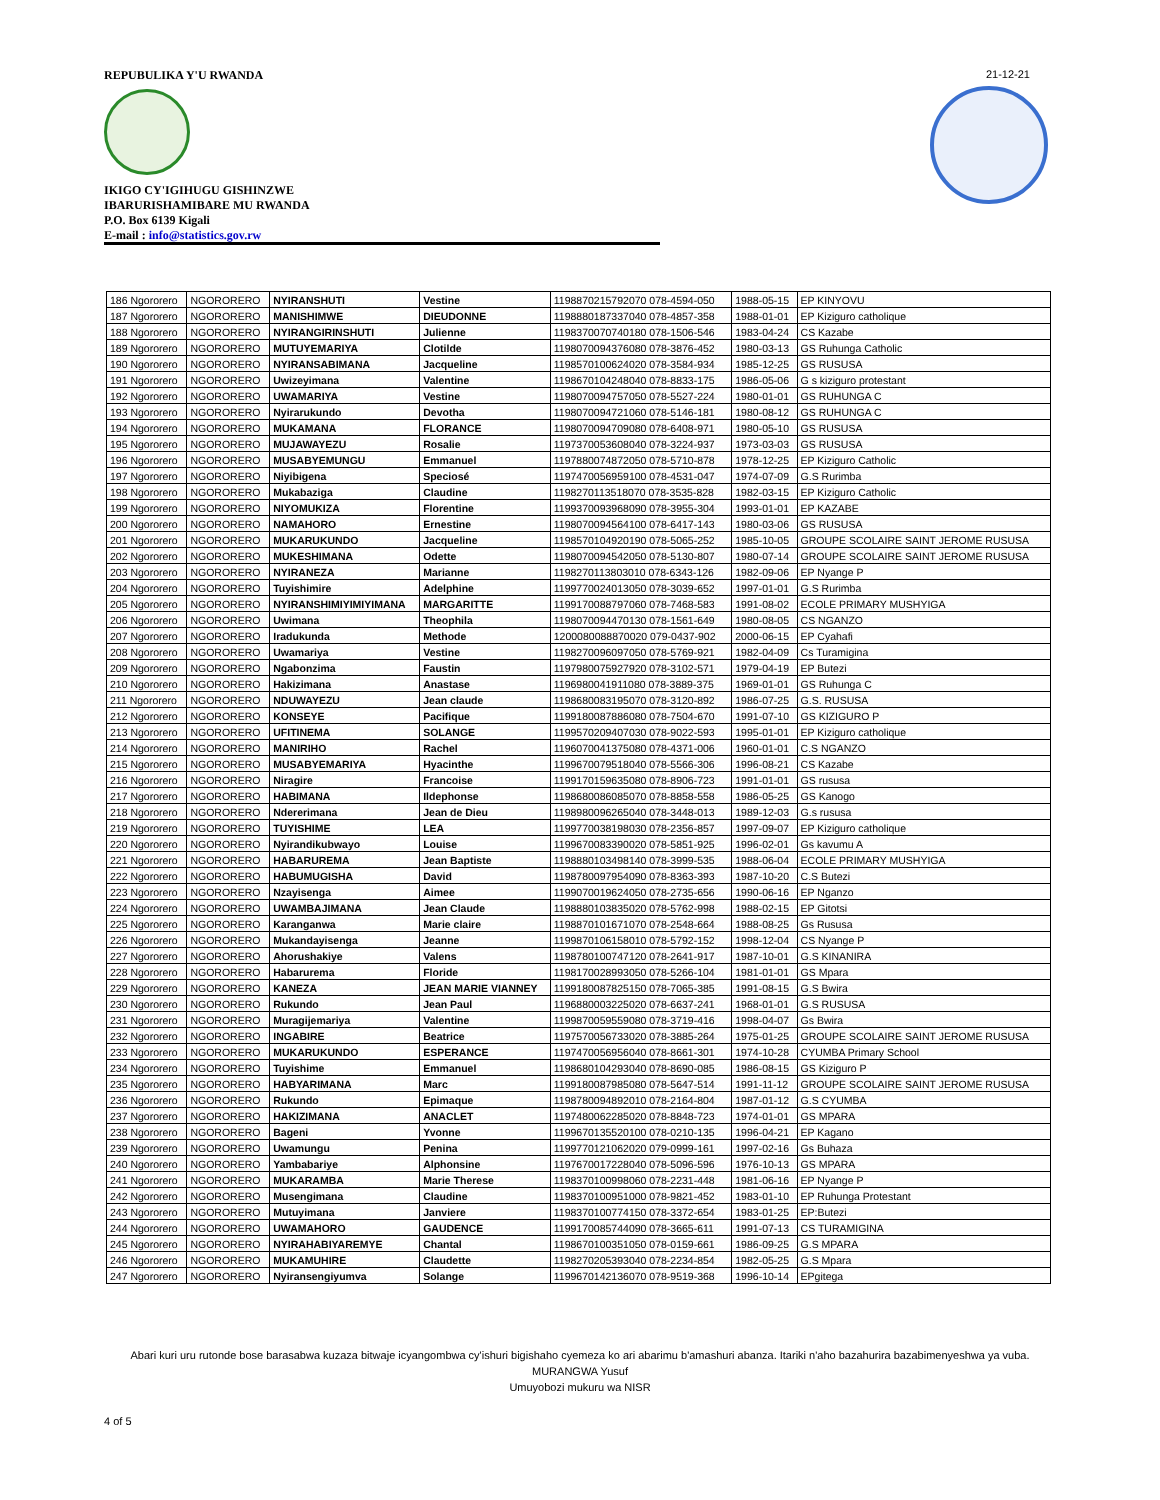REPUBULIKA Y'U RWANDA
IKIGO CY'IGIHUGU GISHINZWE
IBARURISHAMIBARE MU RWANDA
P.O. Box 6139 Kigali
E-mail : info@statistics.gov.rw
21-12-21
| 186 Ngororero | NGORORERO | NYIRANSHUTI | Vestine | 1198870215792070 078-4594-050 | 1988-05-15 | EP KINYOVU |
| 187 Ngororero | NGORORERO | MANISHIMWE | DIEUDONNE | 1198880187337040 078-4857-358 | 1988-01-01 | EP Kiziguro catholique |
| 188 Ngororero | NGORORERO | NYIRANGIRINSHUTI | Julienne | 1198370070740180 078-1506-546 | 1983-04-24 | CS Kazabe |
| 189 Ngororero | NGORORERO | MUTUYEMARIYA | Clotilde | 1198070094376080 078-3876-452 | 1980-03-13 | GS Ruhunga Catholic |
| 190 Ngororero | NGORORERO | NYIRANSABIMANA | Jacqueline | 1198570100624020 078-3584-934 | 1985-12-25 | GS RUSUSA |
| 191 Ngororero | NGORORERO | Uwizeyimana | Valentine | 1198670104248040 078-8833-175 | 1986-05-06 | G s kiziguro protestant |
| 192 Ngororero | NGORORERO | UWAMARIYA | Vestine | 1198070094757050 078-5527-224 | 1980-01-01 | GS RUHUNGA C |
| 193 Ngororero | NGORORERO | Nyirarukundo | Devotha | 1198070094721060 078-5146-181 | 1980-08-12 | GS RUHUNGA C |
| 194 Ngororero | NGORORERO | MUKAMANA | FLORANCE | 1198070094709080 078-6408-971 | 1980-05-10 | GS RUSUSA |
| 195 Ngororero | NGORORERO | MUJAWAYEZU | Rosalie | 1197370053608040 078-3224-937 | 1973-03-03 | GS RUSUSA |
| 196 Ngororero | NGORORERO | MUSABYEMUNGU | Emmanuel | 1197880074872050 078-5710-878 | 1978-12-25 | EP Kiziguro Catholic |
| 197 Ngororero | NGORORERO | Niyibigena | Speciosé | 1197470056959100 078-4531-047 | 1974-07-09 | G.S Rurimba |
| 198 Ngororero | NGORORERO | Mukabaziga | Claudine | 1198270113518070 078-3535-828 | 1982-03-15 | EP Kiziguro Catholic |
| 199 Ngororero | NGORORERO | NIYOMUKIZA | Florentine | 1199370093968090 078-3955-304 | 1993-01-01 | EP KAZABE |
| 200 Ngororero | NGORORERO | NAMAHORO | Ernestine | 1198070094564100 078-6417-143 | 1980-03-06 | GS RUSUSA |
| 201 Ngororero | NGORORERO | MUKARUKUNDO | Jacqueline | 1198570104920190 078-5065-252 | 1985-10-05 | GROUPE SCOLAIRE SAINT JEROME RUSUSA |
| 202 Ngororero | NGORORERO | MUKESHIMANA | Odette | 1198070094542050 078-5130-807 | 1980-07-14 | GROUPE SCOLAIRE SAINT JEROME RUSUSA |
| 203 Ngororero | NGORORERO | NYIRANEZA | Marianne | 1198270113803010 078-6343-126 | 1982-09-06 | EP Nyange P |
| 204 Ngororero | NGORORERO | Tuyishimire | Adelphine | 1199770024013050 078-3039-652 | 1997-01-01 | G.S Rurimba |
| 205 Ngororero | NGORORERO | NYIRANSHIMIYIMIYIMANA | MARGARITTE | 1199170088797060 078-7468-583 | 1991-08-02 | ECOLE PRIMARY MUSHYIGA |
| 206 Ngororero | NGORORERO | Uwimana | Theophila | 1198070094470130 078-1561-649 | 1980-08-05 | CS NGANZO |
| 207 Ngororero | NGORORERO | Iradukunda | Methode | 1200080088870020 079-0437-902 | 2000-06-15 | EP Cyahafi |
| 208 Ngororero | NGORORERO | Uwamariya | Vestine | 1198270096097050 078-5769-921 | 1982-04-09 | Cs Turamigina |
| 209 Ngororero | NGORORERO | Ngabonzima | Faustin | 1197980075927920 078-3102-571 | 1979-04-19 | EP Butezi |
| 210 Ngororero | NGORORERO | Hakizimana | Anastase | 1196980041911080 078-3889-375 | 1969-01-01 | GS Ruhunga C |
| 211 Ngororero | NGORORERO | NDUWAYEZU | Jean claude | 1198680083195070 078-3120-892 | 1986-07-25 | G.S. RUSUSA |
| 212 Ngororero | NGORORERO | KONSEYE | Pacifique | 1199180087886080 078-7504-670 | 1991-07-10 | GS KIZIGURO P |
| 213 Ngororero | NGORORERO | UFITINEMA | SOLANGE | 1199570209407030 078-9022-593 | 1995-01-01 | EP Kiziguro catholique |
| 214 Ngororero | NGORORERO | MANIRIHO | Rachel | 1196070041375080 078-4371-006 | 1960-01-01 | C.S NGANZO |
| 215 Ngororero | NGORORERO | MUSABYEMARIYA | Hyacinthe | 1199670079518040 078-5566-306 | 1996-08-21 | CS Kazabe |
| 216 Ngororero | NGORORERO | Niragire | Francoise | 1199170159635080 078-8906-723 | 1991-01-01 | GS rususa |
| 217 Ngororero | NGORORERO | HABIMANA | Ildephonse | 1198680086085070 078-8858-558 | 1986-05-25 | GS Kanogo |
| 218 Ngororero | NGORORERO | Ndererimana | Jean de Dieu | 1198980096265040 078-3448-013 | 1989-12-03 | G.s rususa |
| 219 Ngororero | NGORORERO | TUYISHIME | LEA | 1199770038198030 078-2356-857 | 1997-09-07 | EP Kiziguro catholique |
| 220 Ngororero | NGORORERO | Nyirandikubwayo | Louise | 1199670083390020 078-5851-925 | 1996-02-01 | Gs kavumu A |
| 221 Ngororero | NGORORERO | HABARUREMA | Jean Baptiste | 1198880103498140 078-3999-535 | 1988-06-04 | ECOLE PRIMARY MUSHYIGA |
| 222 Ngororero | NGORORERO | HABUMUGISHA | David | 1198780097954090 078-8363-393 | 1987-10-20 | C.S Butezi |
| 223 Ngororero | NGORORERO | Nzayisenga | Aimee | 1199070019624050 078-2735-656 | 1990-06-16 | EP Nganzo |
| 224 Ngororero | NGORORERO | UWAMBAJIMANA | Jean Claude | 1198880103835020 078-5762-998 | 1988-02-15 | EP Gitotsi |
| 225 Ngororero | NGORORERO | Karanganwa | Marie claire | 1198870101671070 078-2548-664 | 1988-08-25 | Gs Rususa |
| 226 Ngororero | NGORORERO | Mukandayisenga | Jeanne | 1199870106158010 078-5792-152 | 1998-12-04 | CS Nyange P |
| 227 Ngororero | NGORORERO | Ahorushakiye | Valens | 1198780100747120 078-2641-917 | 1987-10-01 | G.S KINANIRA |
| 228 Ngororero | NGORORERO | Habarurema | Floride | 1198170028993050 078-5266-104 | 1981-01-01 | GS Mpara |
| 229 Ngororero | NGORORERO | KANEZA | JEAN MARIE VIANNEY | 1199180087825150 078-7065-385 | 1991-08-15 | G.S Bwira |
| 230 Ngororero | NGORORERO | Rukundo | Jean Paul | 1196880003225020 078-6637-241 | 1968-01-01 | G.S RUSUSA |
| 231 Ngororero | NGORORERO | Muragijemariya | Valentine | 1199870059559080 078-3719-416 | 1998-04-07 | Gs Bwira |
| 232 Ngororero | NGORORERO | INGABIRE | Beatrice | 1197570056733020 078-3885-264 | 1975-01-25 | GROUPE SCOLAIRE SAINT JEROME RUSUSA |
| 233 Ngororero | NGORORERO | MUKARUKUNDO | ESPERANCE | 1197470056956040 078-8661-301 | 1974-10-28 | CYUMBA Primary School |
| 234 Ngororero | NGORORERO | Tuyishime | Emmanuel | 1198680104293040 078-8690-085 | 1986-08-15 | GS Kiziguro P |
| 235 Ngororero | NGORORERO | HABYARIMANA | Marc | 1199180087985080 078-5647-514 | 1991-11-12 | GROUPE SCOLAIRE SAINT JEROME RUSUSA |
| 236 Ngororero | NGORORERO | Rukundo | Epimaque | 1198780094892010 078-2164-804 | 1987-01-12 | G.S CYUMBA |
| 237 Ngororero | NGORORERO | HAKIZIMANA | ANACLET | 1197480062285020 078-8848-723 | 1974-01-01 | GS MPARA |
| 238 Ngororero | NGORORERO | Bageni | Yvonne | 1199670135520100 078-0210-135 | 1996-04-21 | EP Kagano |
| 239 Ngororero | NGORORERO | Uwamungu | Penina | 1199770121062020 079-0999-161 | 1997-02-16 | Gs Buhaza |
| 240 Ngororero | NGORORERO | Yambabariye | Alphonsine | 1197670017228040 078-5096-596 | 1976-10-13 | GS MPARA |
| 241 Ngororero | NGORORERO | MUKARAMBA | Marie Therese | 1198370100998060 078-2231-448 | 1981-06-16 | EP Nyange P |
| 242 Ngororero | NGORORERO | Musengimana | Claudine | 1198370100951000 078-9821-452 | 1983-01-10 | EP Ruhunga Protestant |
| 243 Ngororero | NGORORERO | Mutuyimana | Janviere | 1198370100774150 078-3372-654 | 1983-01-25 | EP:Butezi |
| 244 Ngororero | NGORORERO | UWAMAHORO | GAUDENCE | 1199170085744090 078-3665-611 | 1991-07-13 | CS TURAMIGINA |
| 245 Ngororero | NGORORERO | NYIRAHABIYAREMYE | Chantal | 1198670100351050 078-0159-661 | 1986-09-25 | G.S MPARA |
| 246 Ngororero | NGORORERO | MUKAMUHIRE | Claudette | 1198270205393040 078-2234-854 | 1982-05-25 | G.S Mpara |
| 247 Ngororero | NGORORERO | Nyiransengiyumva | Solange | 1199670142136070 078-9519-368 | 1996-10-14 | EPgitega |
Abari kuri uru rutonde bose barasabwa kuzaza bitwaje icyangombwa cy'ishuri bigishaho cyemeza ko ari abarimu b'amashuri abanza. Itariki n'aho bazahurira bazabimenyeshwa ya vuba.
MURANGWA Yusuf
Umuyobozi mukuru wa NISR
4 of 5